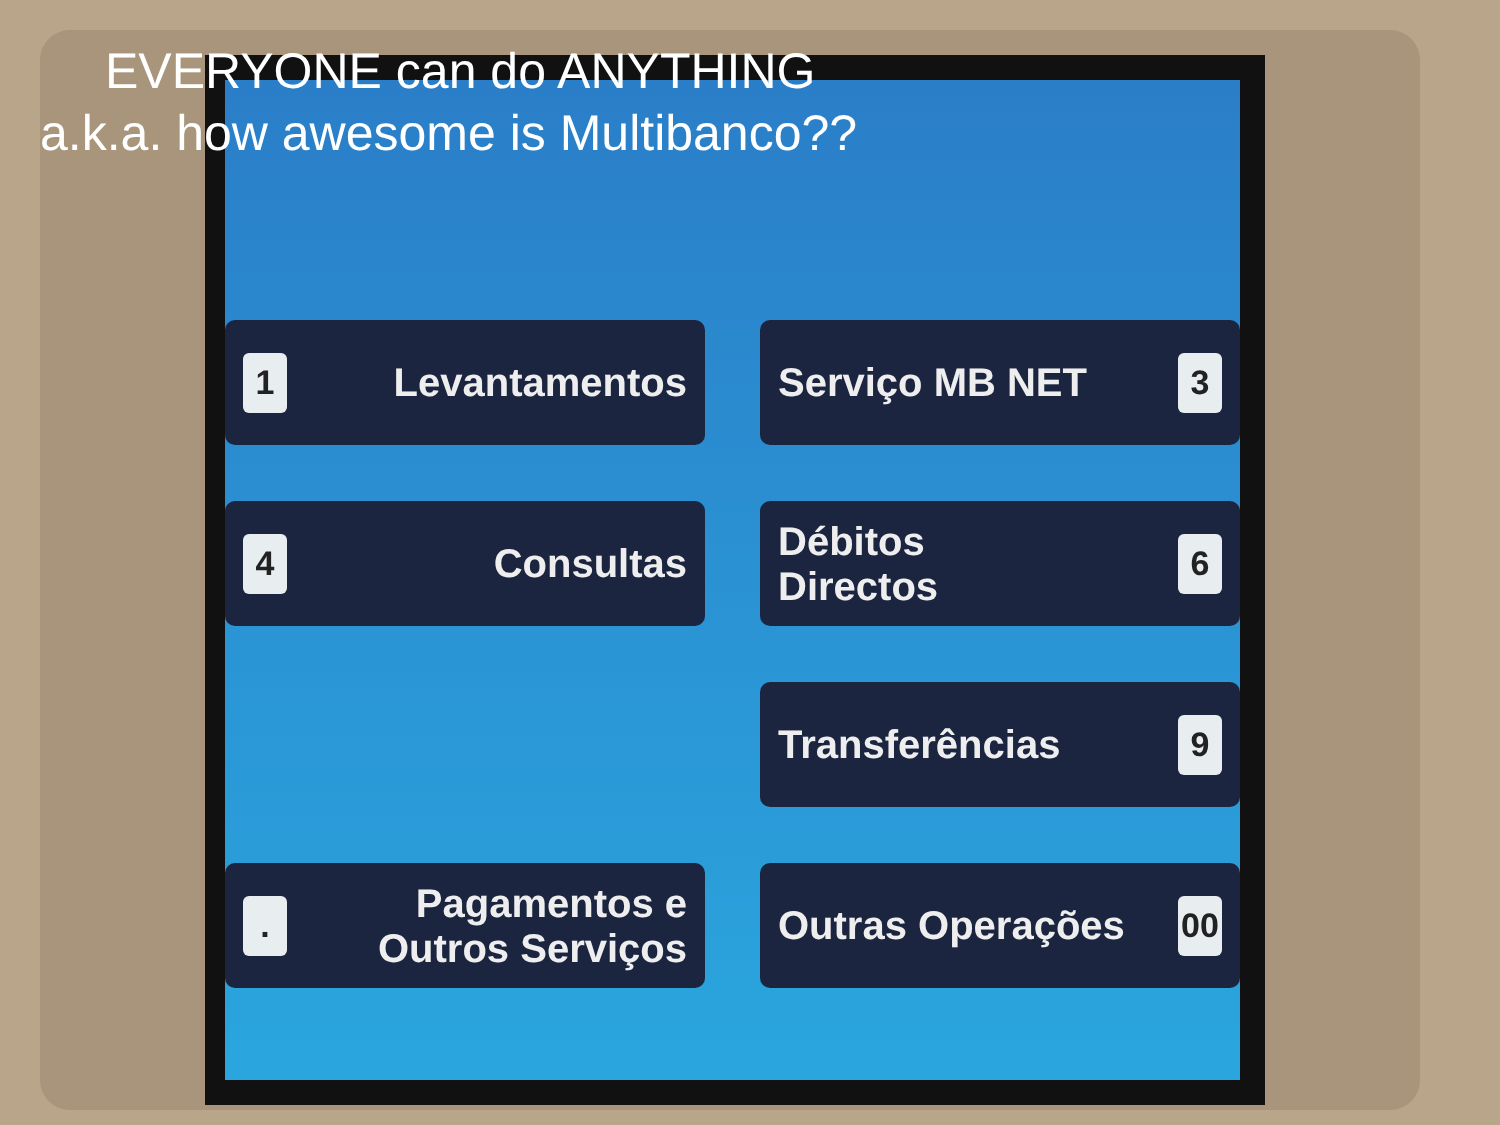EVERYONE can do ANYTHING
a.k.a. how awesome is Multibanco??
1 Levantamentos
Serviço MB NET 3
4 Consultas
Débitos
Directos 6
Transferências 9
. Pagamentos e
Outros Serviços
Outras Operações 00